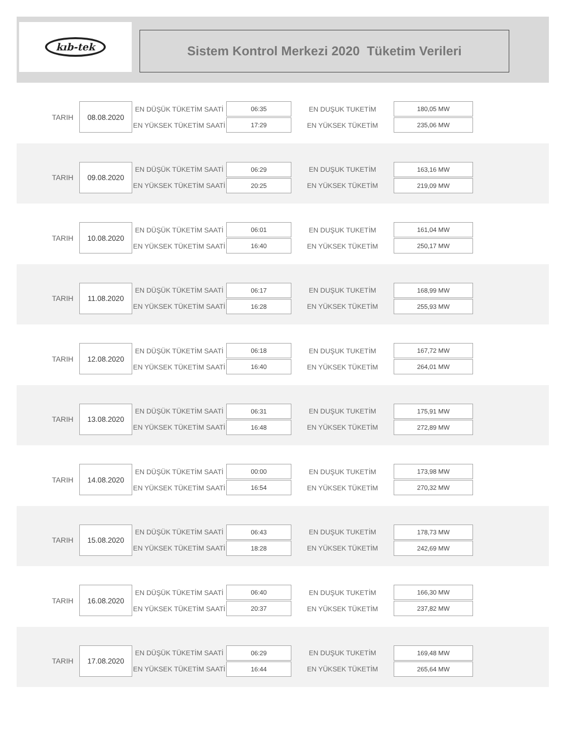kıb-tek
Sistem Kontrol Merkezi 2020 Tüketim Verileri
| TARIH | 08.08.2020 | EN DÜŞÜK TÜKETİM SAATİ | 06:35 | EN DUŞUK TUKETİM | 180,05 MW |
| | | EN YÜKSEK TÜKETİM SAATİ | 17:29 | EN YÜKSEK TÜKETİM | 235,06 MW |
| TARIH | 09.08.2020 | EN DÜŞÜK TÜKETİM SAATİ | 06:29 | EN DUŞUK TUKETİM | 163,16 MW |
| | | EN YÜKSEK TÜKETİM SAATİ | 20:25 | EN YÜKSEK TÜKETİM | 219,09 MW |
| TARIH | 10.08.2020 | EN DÜŞÜK TÜKETİM SAATİ | 06:01 | EN DUŞUK TUKETİM | 161,04 MW |
| | | EN YÜKSEK TÜKETİM SAATİ | 16:40 | EN YÜKSEK TÜKETİM | 250,17 MW |
| TARIH | 11.08.2020 | EN DÜŞÜK TÜKETİM SAATİ | 06:17 | EN DUŞUK TUKETİM | 168,99 MW |
| | | EN YÜKSEK TÜKETİM SAATİ | 16:28 | EN YÜKSEK TÜKETİM | 255,93 MW |
| TARIH | 12.08.2020 | EN DÜŞÜK TÜKETİM SAATİ | 06:18 | EN DUŞUK TUKETİM | 167,72 MW |
| | | EN YÜKSEK TÜKETİM SAATİ | 16:40 | EN YÜKSEK TÜKETİM | 264,01 MW |
| TARIH | 13.08.2020 | EN DÜŞÜK TÜKETİM SAATİ | 06:31 | EN DUŞUK TUKETİM | 175,91 MW |
| | | EN YÜKSEK TÜKETİM SAATİ | 16:48 | EN YÜKSEK TÜKETİM | 272,89 MW |
| TARIH | 14.08.2020 | EN DÜŞÜK TÜKETİM SAATİ | 00:00 | EN DUŞUK TUKETİM | 173,98 MW |
| | | EN YÜKSEK TÜKETİM SAATİ | 16:54 | EN YÜKSEK TÜKETİM | 270,32 MW |
| TARIH | 15.08.2020 | EN DÜŞÜK TÜKETİM SAATİ | 06:43 | EN DUŞUK TUKETİM | 178,73 MW |
| | | EN YÜKSEK TÜKETİM SAATİ | 18:28 | EN YÜKSEK TÜKETİM | 242,69 MW |
| TARIH | 16.08.2020 | EN DÜŞÜK TÜKETİM SAATİ | 06:40 | EN DUŞUK TUKETİM | 166,30 MW |
| | | EN YÜKSEK TÜKETİM SAATİ | 20:37 | EN YÜKSEK TÜKETİM | 237,82 MW |
| TARIH | 17.08.2020 | EN DÜŞÜK TÜKETİM SAATİ | 06:29 | EN DUŞUK TUKETİM | 169,48 MW |
| | | EN YÜKSEK TÜKETİM SAATİ | 16:44 | EN YÜKSEK TÜKETİM | 265,64 MW |